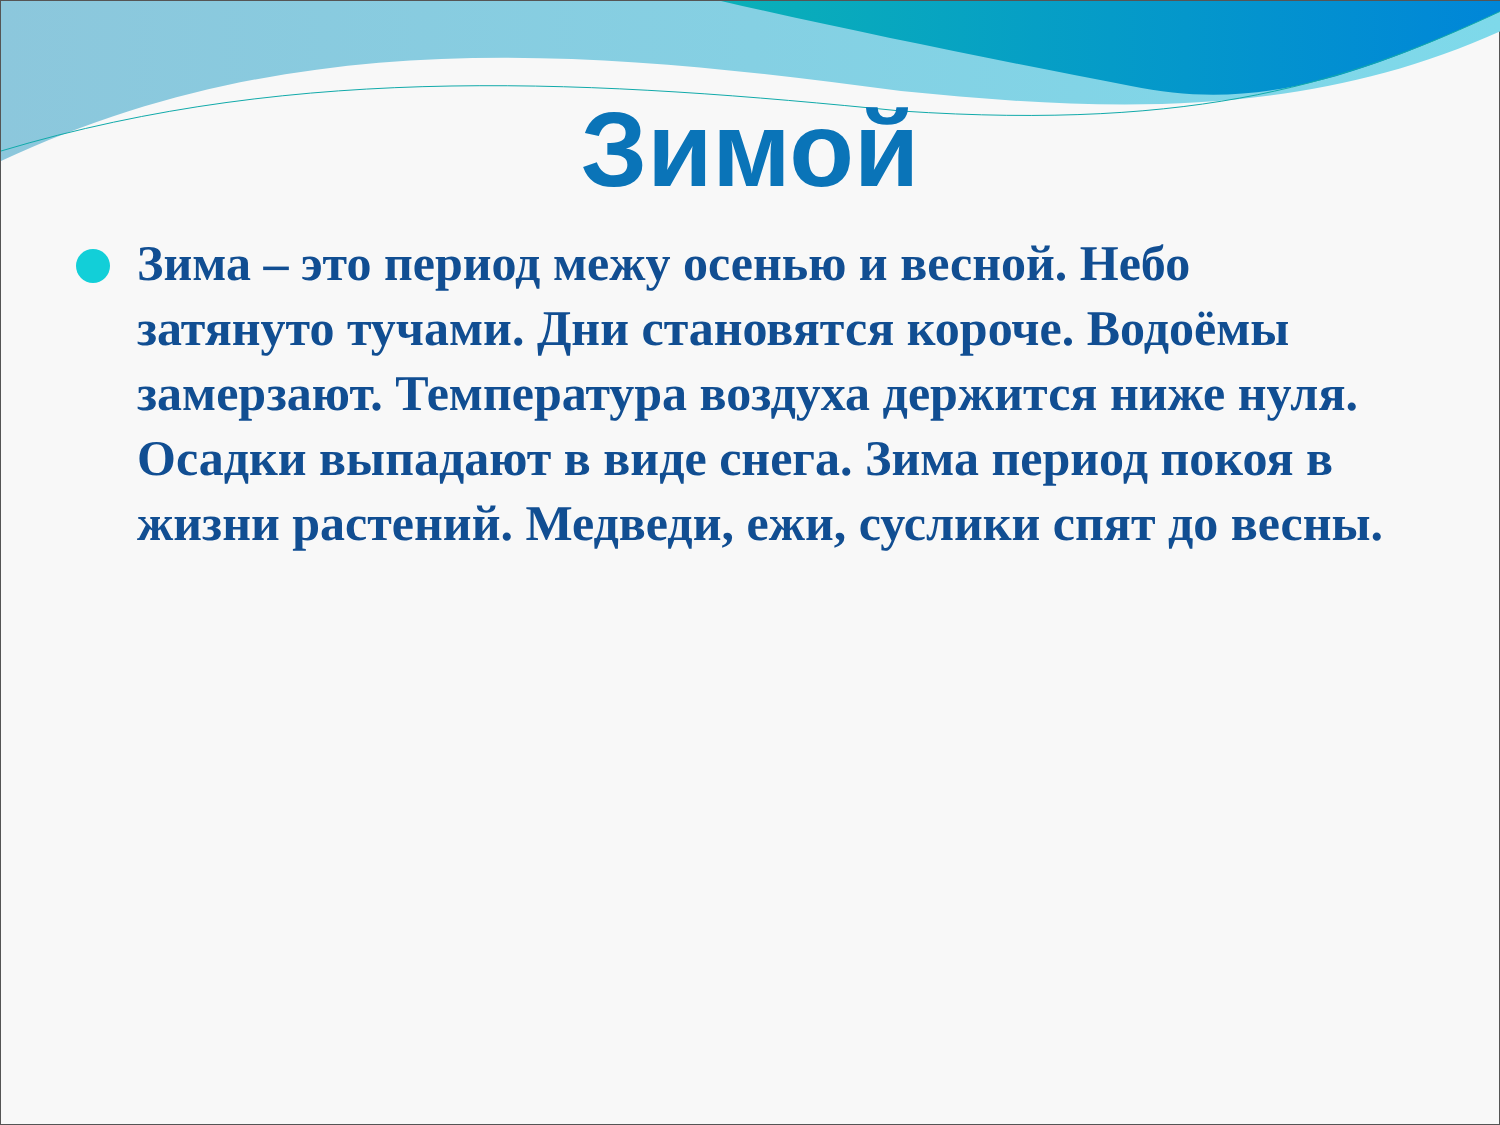Зимой
Зима – это период межу осенью и весной. Небо затянуто тучами. Дни становятся короче. Водоёмы замерзают. Температура воздуха держится ниже нуля. Осадки выпадают в виде снега. Зима период покоя в жизни растений. Медведи, ежи, суслики спят до весны.